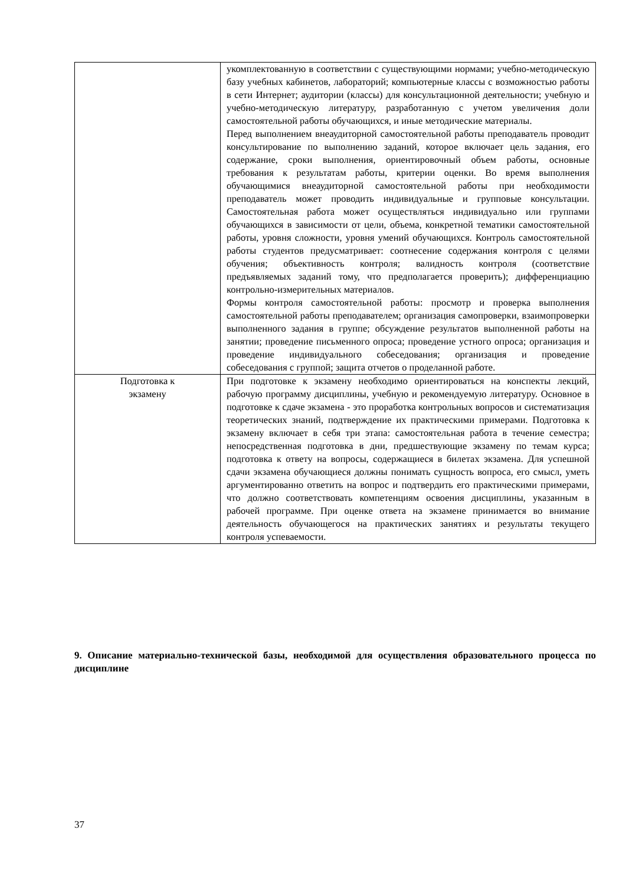| | укомплектованную в соответствии с существующими нормами; учебно-методическую базу учебных кабинетов, лабораторий; компьютерные классы с возможностью работы в сети Интернет; аудитории (классы) для консультационной деятельности; учебную и учебно-методическую литературу, разработанную с учетом увеличения доли самостоятельной работы обучающихся, и иные методические материалы. Перед выполнением внеаудиторной самостоятельной работы преподаватель проводит консультирование по выполнению заданий, которое включает цель задания, его содержание, сроки выполнения, ориентировочный объем работы, основные требования к результатам работы, критерии оценки. Во время выполнения обучающимися внеаудиторной самостоятельной работы при необходимости преподаватель может проводить индивидуальные и групповые консультации. Самостоятельная работа может осуществляться индивидуально или группами обучающихся в зависимости от цели, объема, конкретной тематики самостоятельной работы, уровня сложности, уровня умений обучающихся. Контроль самостоятельной работы студентов предусматривает: соотнесение содержания контроля с целями обучения; объективность контроля; валидность контроля (соответствие предъявляемых заданий тому, что предполагается проверить); дифференциацию контрольно-измерительных материалов. Формы контроля самостоятельной работы: просмотр и проверка выполнения самостоятельной работы преподавателем; организация самопроверки, взаимопроверки выполненного задания в группе; обсуждение результатов выполненной работы на занятии; проведение письменного опроса; проведение устного опроса; организация и проведение индивидуального собеседования; организация и проведение собеседования с группой; защита отчетов о проделанной работе. |
| Подготовка к экзамену | При подготовке к экзамену необходимо ориентироваться на конспекты лекций, рабочую программу дисциплины, учебную и рекомендуемую литературу. Основное в подготовке к сдаче экзамена - это проработка контрольных вопросов и систематизация теоретических знаний, подтверждение их практическими примерами. Подготовка к экзамену включает в себя три этапа: самостоятельная работа в течение семестра; непосредственная подготовка в дни, предшествующие экзамену по темам курса; подготовка к ответу на вопросы, содержащиеся в билетах экзамена. Для успешной сдачи экзамена обучающиеся должны понимать сущность вопроса, его смысл, уметь аргументированно ответить на вопрос и подтвердить его практическими примерами, что должно соответствовать компетенциям освоения дисциплины, указанным в рабочей программе. При оценке ответа на экзамене принимается во внимание деятельность обучающегося на практических занятиях и результаты текущего контроля успеваемости. |
9. Описание материально-технической базы, необходимой для осуществления образовательного процесса по дисциплине
37